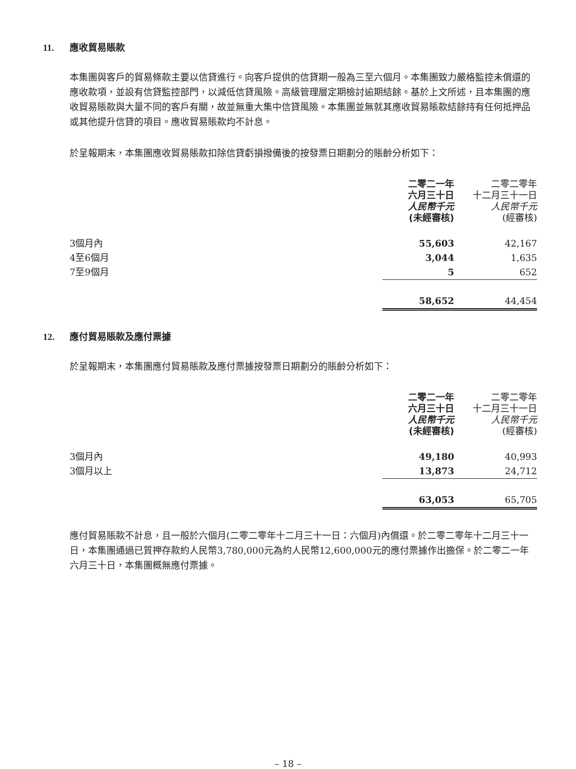11. 應收貿易賬款
本集團與客戶的貿易條款主要以信貸進行。向客戶提供的信貸期一般為三至六個月。本集團致力嚴格監控未償還的應收款項，並設有信貸監控部門，以減低信貸風險。高級管理層定期檢討逾期結餘。基於上文所述，且本集團的應收貿易賬款與大量不同的客戶有關，故並無重大集中信貸風險。本集團並無就其應收貿易賬款結餘持有任何抵押品或其他提升信貸的項目。應收貿易賬款均不計息。
於呈報期末，本集團應收貿易賬款扣除信貸虧損撥備後的按發票日期劃分的賬齡分析如下：
| | 二零二一年 六月三十日 人民幣千元 (未經審核) | 二零二零年 十二月三十一日 人民幣千元 (經審核) |
| --- | --- | --- |
| 3個月內 | 55,603 | 42,167 |
| 4至6個月 | 3,044 | 1,635 |
| 7至9個月 | 5 | 652 |
| | 58,652 | 44,454 |
12. 應付貿易賬款及應付票據
於呈報期末，本集團應付貿易賬款及應付票據按發票日期劃分的賬齡分析如下：
| | 二零二一年 六月三十日 人民幣千元 (未經審核) | 二零二零年 十二月三十一日 人民幣千元 (經審核) |
| --- | --- | --- |
| 3個月內 | 49,180 | 40,993 |
| 3個月以上 | 13,873 | 24,712 |
| | 63,053 | 65,705 |
應付貿易賬款不計息，且一般於六個月(二零二零年十二月三十一日：六個月)內償還。於二零二零年十二月三十一日，本集團通過已質押存款約人民幣3,780,000元為約人民幣12,600,000元的應付票據作出擔保。於二零二一年六月三十日，本集團概無應付票據。
– 18 –